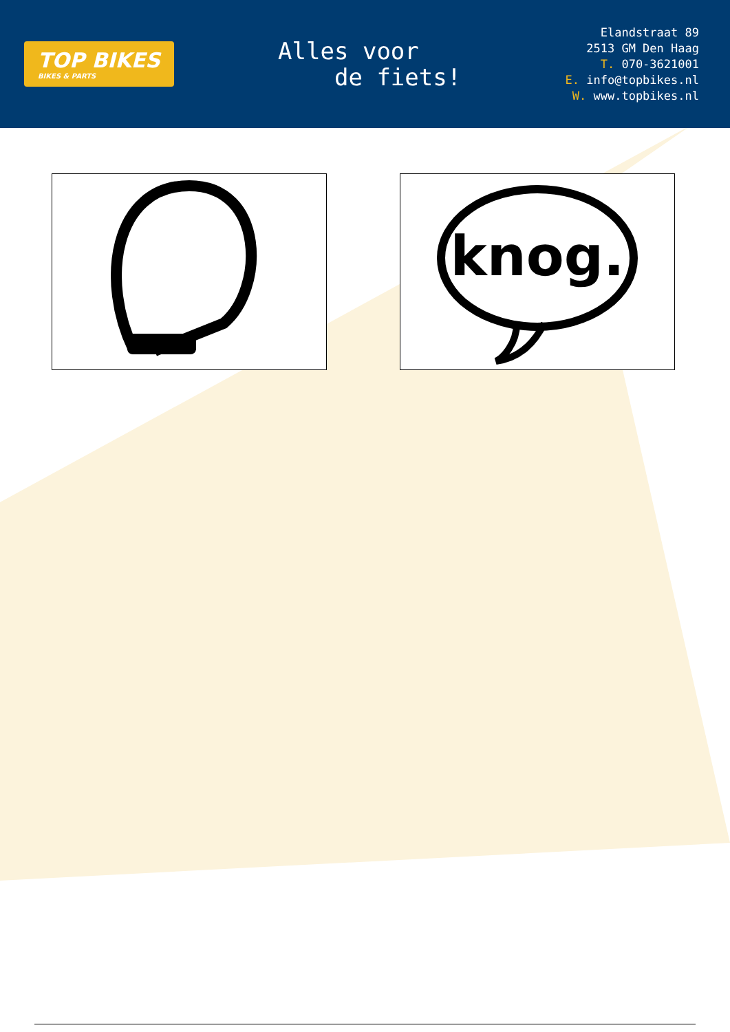TOP BIKES
BIKES & PARTS
Alles voor
de fiets!
Elandstraat 89
2513 GM Den Haag
T. 070-3621001
E. info@topbikes.nl
W. www.topbikes.nl
knog.